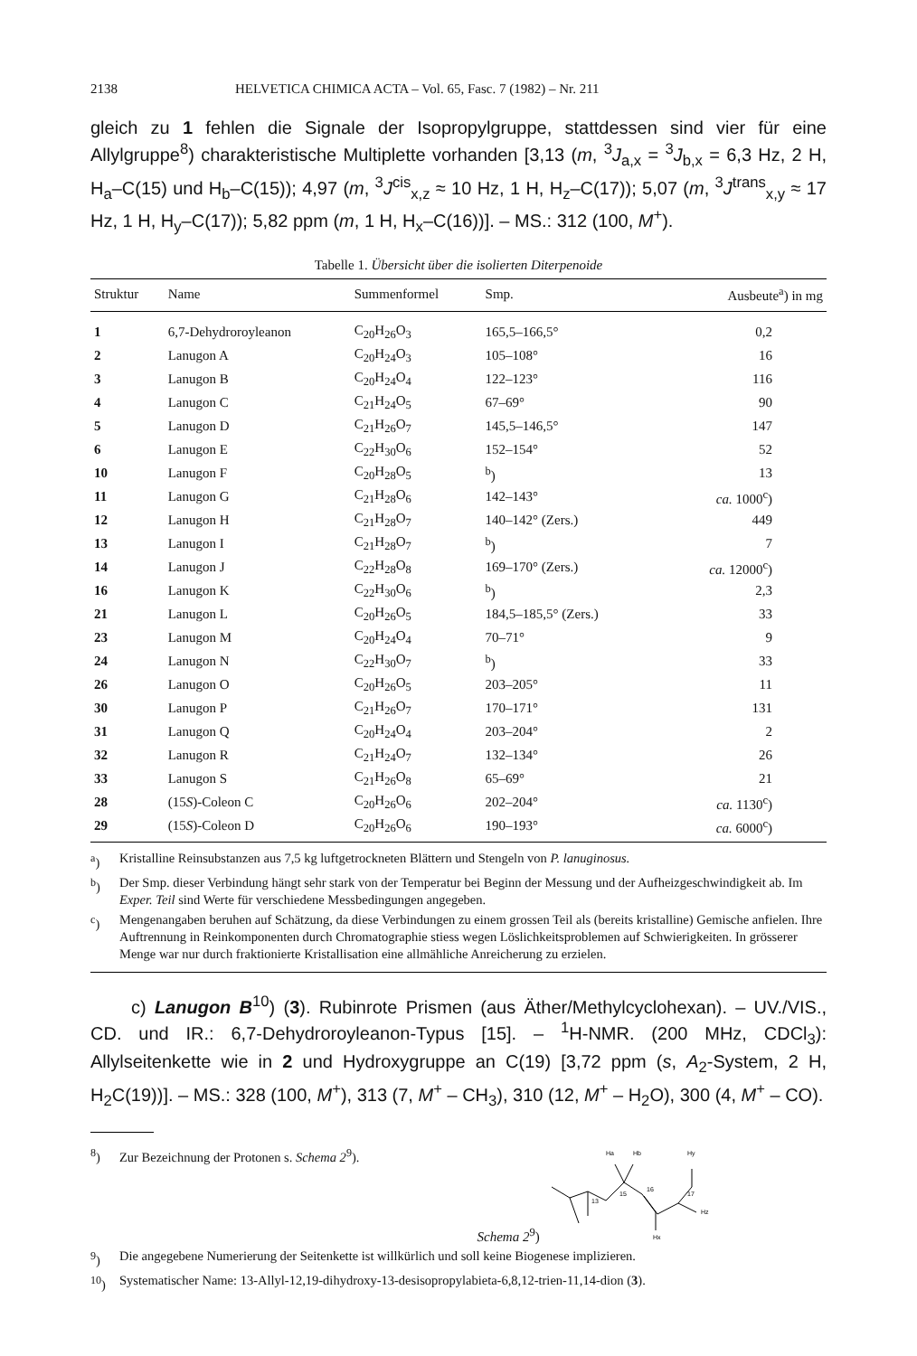2138 HELVETICA CHIMICA ACTA – Vol. 65, Fasc. 7 (1982) – Nr. 211
gleich zu 1 fehlen die Signale der Isopropylgruppe, stattdessen sind vier für eine Allylgruppe<sup>8</sup>) charakteristische Multiplette vorhanden [3,13 (m, <sup>3</sup>J<sub>a,x</sub> = <sup>3</sup>J<sub>b,x</sub> = 6,3 Hz, 2 H, H<sub>a</sub>–C(15) und H<sub>b</sub>–C(15)); 4,97 (m, <sup>3</sup>J<sup>cis</sup><sub>x,z</sub> ≈ 10 Hz, 1 H, H<sub>z</sub>–C(17)); 5,07 (m, <sup>3</sup>J<sup>trans</sup><sub>x,y</sub> ≈ 17 Hz, 1 H, H<sub>y</sub>–C(17)); 5,82 ppm (m, 1 H, H<sub>x</sub>–C(16))]. – MS.: 312 (100, M<sup>+</sup>).
Tabelle 1. Übersicht über die isolierten Diterpenoide
| Struktur | Name | Summenformel | Smp. | Ausbeute<sup>a</sup>) in mg |
| --- | --- | --- | --- | --- |
| 1 | 6,7-Dehydroroyleanon | C<sub>20</sub>H<sub>26</sub>O<sub>3</sub> | 165,5–166,5° | 0,2 |
| 2 | Lanugon A | C<sub>20</sub>H<sub>24</sub>O<sub>3</sub> | 105–108° | 16 |
| 3 | Lanugon B | C<sub>20</sub>H<sub>24</sub>O<sub>4</sub> | 122–123° | 116 |
| 4 | Lanugon C | C<sub>21</sub>H<sub>24</sub>O<sub>5</sub> | 67–69° | 90 |
| 5 | Lanugon D | C<sub>21</sub>H<sub>26</sub>O<sub>7</sub> | 145,5–146,5° | 147 |
| 6 | Lanugon E | C<sub>22</sub>H<sub>30</sub>O<sub>6</sub> | 152–154° | 52 |
| 10 | Lanugon F | C<sub>20</sub>H<sub>28</sub>O<sub>5</sub> | <sup>b</sup>) | 13 |
| 11 | Lanugon G | C<sub>21</sub>H<sub>28</sub>O<sub>6</sub> | 142–143° | ca. 1000<sup>c</sup>) |
| 12 | Lanugon H | C<sub>21</sub>H<sub>28</sub>O<sub>7</sub> | 140–142° (Zers.) | 449 |
| 13 | Lanugon I | C<sub>21</sub>H<sub>28</sub>O<sub>7</sub> | <sup>b</sup>) | 7 |
| 14 | Lanugon J | C<sub>22</sub>H<sub>28</sub>O<sub>8</sub> | 169–170° (Zers.) | ca. 12000<sup>c</sup>) |
| 16 | Lanugon K | C<sub>22</sub>H<sub>30</sub>O<sub>6</sub> | <sup>b</sup>) | 2,3 |
| 21 | Lanugon L | C<sub>20</sub>H<sub>26</sub>O<sub>5</sub> | 184,5–185,5° (Zers.) | 33 |
| 23 | Lanugon M | C<sub>20</sub>H<sub>24</sub>O<sub>4</sub> | 70–71° | 9 |
| 24 | Lanugon N | C<sub>22</sub>H<sub>30</sub>O<sub>7</sub> | <sup>b</sup>) | 33 |
| 26 | Lanugon O | C<sub>20</sub>H<sub>26</sub>O<sub>5</sub> | 203–205° | 11 |
| 30 | Lanugon P | C<sub>21</sub>H<sub>26</sub>O<sub>7</sub> | 170–171° | 131 |
| 31 | Lanugon Q | C<sub>20</sub>H<sub>24</sub>O<sub>4</sub> | 203–204° | 2 |
| 32 | Lanugon R | C<sub>21</sub>H<sub>24</sub>O<sub>7</sub> | 132–134° | 26 |
| 33 | Lanugon S | C<sub>21</sub>H<sub>26</sub>O<sub>8</sub> | 65–69° | 21 |
| 28 | (15 S )-Coleon C | C<sub>20</sub>H<sub>26</sub>O<sub>6</sub> | 202–204° | ca. 1130<sup>c</sup>) |
| 29 | (15 S )-Coleon D | C<sub>20</sub>H<sub>26</sub>O<sub>6</sub> | 190–193° | ca. 6000<sup>c</sup>) |
<sup>a</sup>) Kristalline Reinsubstanzen aus 7,5 kg luftgetrockneten Blättern und Stengeln von P. lanuginosus.
<sup>b</sup>) Der Smp. dieser Verbindung hängt sehr stark von der Temperatur bei Beginn der Messung und der Aufheizgeschwindigkeit ab. Im Exper. Teil sind Werte für verschiedene Messbedingungen angegeben.
<sup>c</sup>) Mengenangaben beruhen auf Schätzung, da diese Verbindungen zu einem grossen Teil als (bereits kristalline) Gemische anfielen. Ihre Auftrennung in Reinkomponenten durch Chromatographie stiess wegen Löslichkeitsproblemen auf Schwierigkeiten. In grösserer Menge war nur durch fraktionierte Kristallisation eine allmähliche Anreicherung zu erzielen.
c) Lanugon B<sup>10</sup>) (3). Rubinrote Prismen (aus Äther/Methylcyclohexan). – UV./VIS., CD. und IR.: 6,7-Dehydroroyleanon-Typus [15]. – <sup>1</sup>H-NMR. (200 MHz, CDCl<sub>3</sub>): Allylseitenkette wie in 2 und Hydroxygruppe an C(19) [3,72 ppm (s, A<sub>2</sub>-System, 2 H, H<sub>2</sub>C(19))]. – MS.: 328 (100, M<sup>+</sup>), 313 (7, M<sup>+</sup> – CH<sub>3</sub>), 310 (12, M<sup>+</sup> – H<sub>2</sub>O), 300 (4, M<sup>+</sup> – CO).
<sup>8</sup>) Zur Bezeichnung der Protonen s. Schema 2<sup>9</sup>).
Schema 2<sup>9</sup>)
Ha
Hb
Hy
15
16
17
13
Hz
Hx
<sup>9</sup>) Die angegebene Numerierung der Seitenkette ist willkürlich und soll keine Biogenese implizieren.
<sup>10</sup>) Systematischer Name: 13-Allyl-12,19-dihydroxy-13-desisopropylabieta-6,8,12-trien-11,14-dion (3).